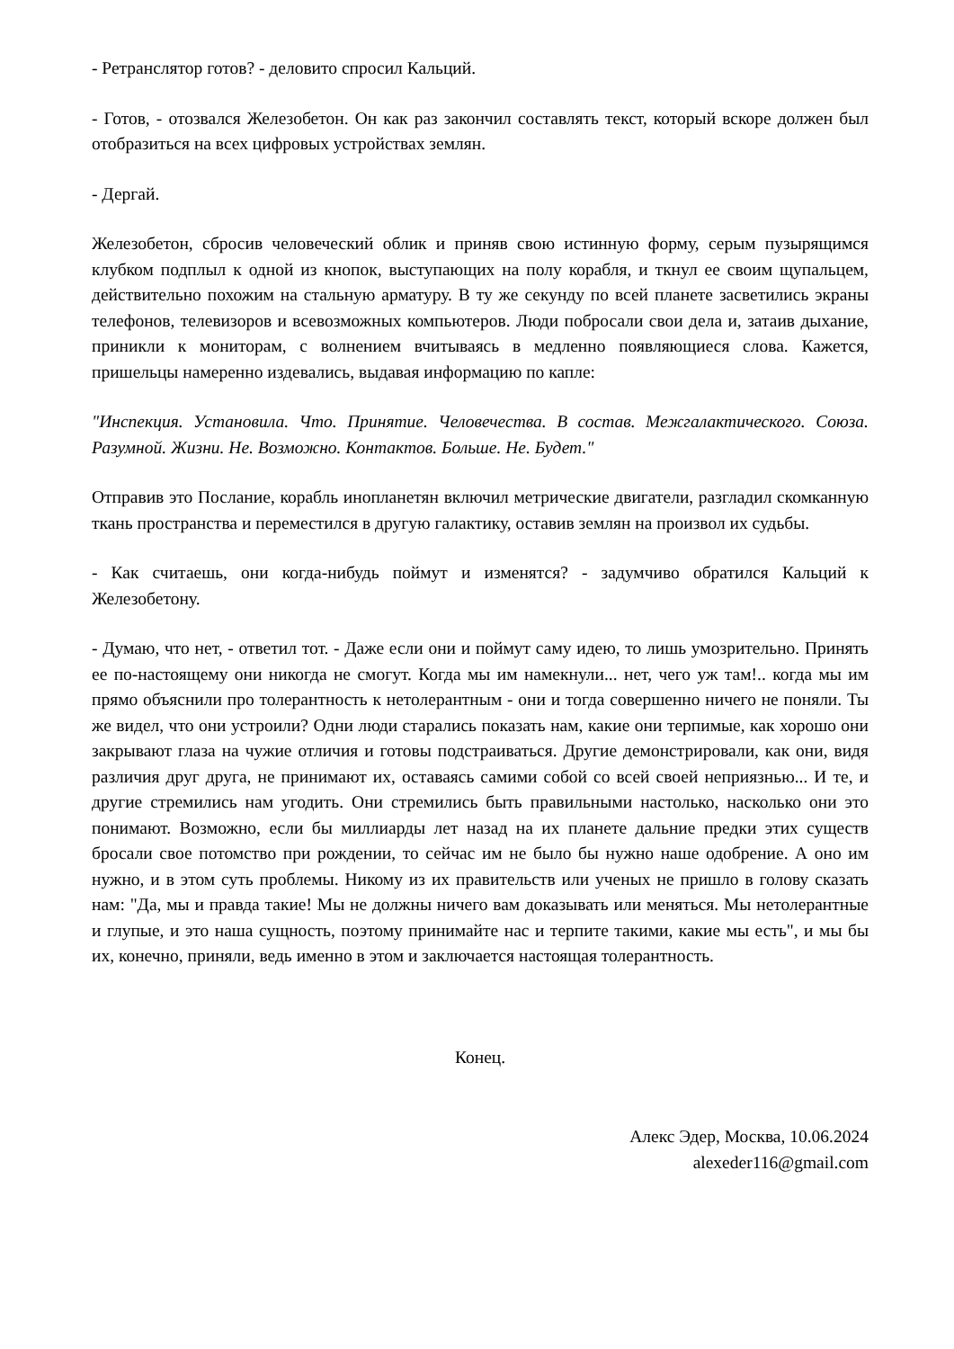- Ретранслятор готов? - деловито спросил Кальций.
- Готов, - отозвался Железобетон. Он как раз закончил составлять текст, который вскоре должен был отобразиться на всех цифровых устройствах землян.
- Дергай.
Железобетон, сбросив человеческий облик и приняв свою истинную форму, серым пузырящимся клубком подплыл к одной из кнопок, выступающих на полу корабля, и ткнул ее своим щупальцем, действительно похожим на стальную арматуру. В ту же секунду по всей планете засветились экраны телефонов, телевизоров и всевозможных компьютеров. Люди побросали свои дела и, затаив дыхание, приникли к мониторам, с волнением вчитываясь в медленно появляющиеся слова. Кажется, пришельцы намеренно издевались, выдавая информацию по капле:
"Инспекция. Установила. Что. Принятие. Человечества. В состав. Межгалактического. Союза. Разумной. Жизни. Не. Возможно. Контактов. Больше. Не. Будет."
Отправив это Послание, корабль инопланетян включил метрические двигатели, разгладил скомканную ткань пространства и переместился в другую галактику, оставив землян на произвол их судьбы.
- Как считаешь, они когда-нибудь поймут и изменятся? - задумчиво обратился Кальций к Железобетону.
- Думаю, что нет, - ответил тот. - Даже если они и поймут саму идею, то лишь умозрительно. Принять ее по-настоящему они никогда не смогут. Когда мы им намекнули... нет, чего уж там!.. когда мы им прямо объяснили про толерантность к нетолерантным - они и тогда совершенно ничего не поняли. Ты же видел, что они устроили? Одни люди старались показать нам, какие они терпимые, как хорошо они закрывают глаза на чужие отличия и готовы подстраиваться. Другие демонстрировали, как они, видя различия друг друга, не принимают их, оставаясь самими собой со всей своей неприязнью... И те, и другие стремились нам угодить. Они стремились быть правильными настолько, насколько они это понимают. Возможно, если бы миллиарды лет назад на их планете дальние предки этих существ бросали свое потомство при рождении, то сейчас им не было бы нужно наше одобрение. А оно им нужно, и в этом суть проблемы. Никому из их правительств или ученых не пришло в голову сказать нам: "Да, мы и правда такие! Мы не должны ничего вам доказывать или меняться. Мы нетолерантные и глупые, и это наша сущность, поэтому принимайте нас и терпите такими, какие мы есть", и мы бы их, конечно, приняли, ведь именно в этом и заключается настоящая толерантность.
Конец.
Алекс Эдер, Москва, 10.06.2024
alexeder116@gmail.com